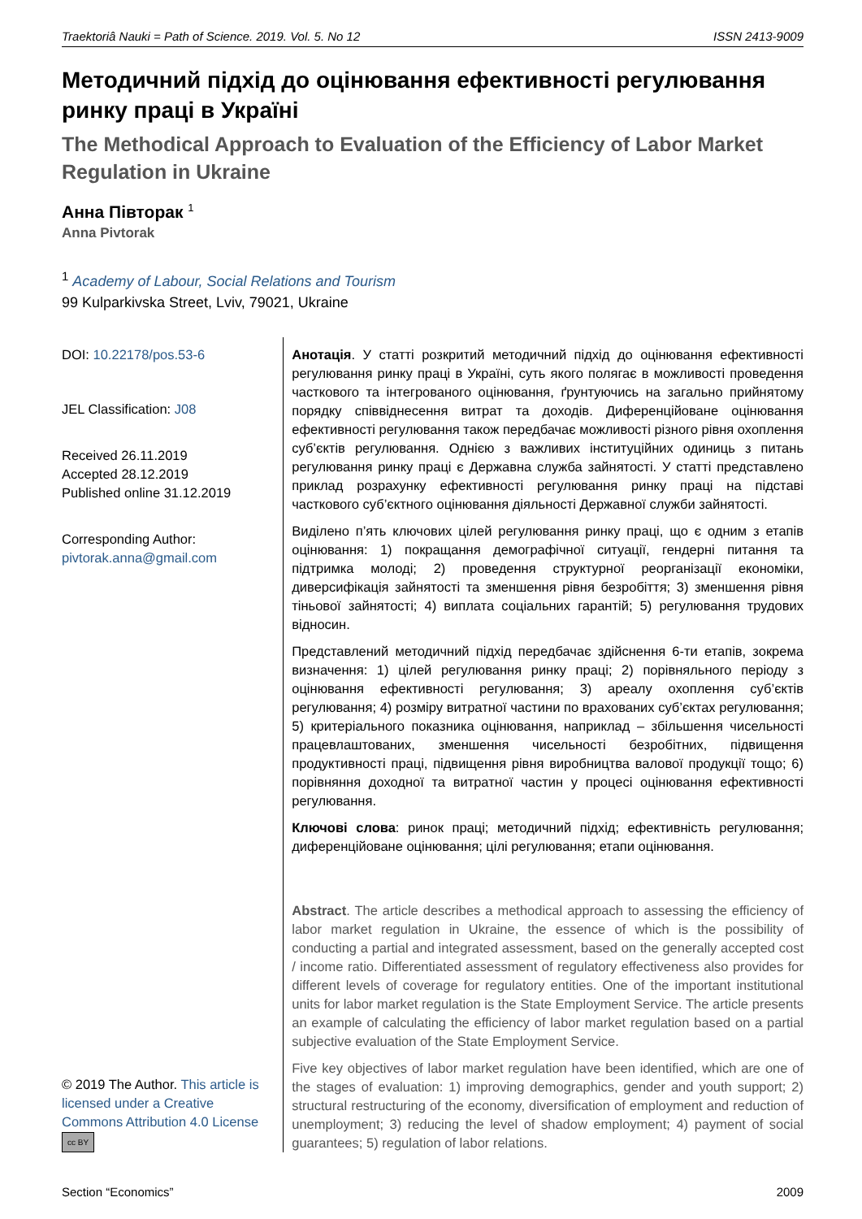Traektoriâ Nauki = Path of Science. 2019. Vol. 5. No 12 ISSN 2413-9009
Методичний підхід до оцінювання ефективності регулювання ринку праці в Україні
The Methodical Approach to Evaluation of the Efficiency of Labor Market Regulation in Ukraine
Анна Півторак <sup>1</sup>
Anna Pivtorak
<sup>1</sup> Academy of Labour, Social Relations and Tourism
99 Kulparkivska Street, Lviv, 79021, Ukraine
DOI: 10.22178/pos.53-6
JEL Classification: J08
Received 26.11.2019
Accepted 28.12.2019
Published online 31.12.2019
Corresponding Author:
pivtorak.anna@gmail.com
© 2019 The Author. This article is licensed under a Creative Commons Attribution 4.0 License cc BY
Анотація. У статті розкритий методичний підхід до оцінювання ефективності регулювання ринку праці в Україні, суть якого полягає в можливості проведення часткового та інтегрованого оцінювання, ґрунтуючись на загально прийнятому порядку співвіднесення витрат та доходів. Диференційоване оцінювання ефективності регулювання також передбачає можливості різного рівня охоплення суб’єктів регулювання. Однією з важливих інституційних одиниць з питань регулювання ринку праці є Державна служба зайнятості. У статті представлено приклад розрахунку ефективності регулювання ринку праці на підставі часткового суб’єктного оцінювання діяльності Державної служби зайнятості.
Виділено п’ять ключових цілей регулювання ринку праці, що є одним з етапів оцінювання: 1) покращання демографічної ситуації, гендерні питання та підтримка молоді; 2) проведення структурної реорганізації економіки, диверсифікація зайнятості та зменшення рівня безробіття; 3) зменшення рівня тіньової зайнятості; 4) виплата соціальних гарантій; 5) регулювання трудових відносин.
Представлений методичний підхід передбачає здійснення 6-ти етапів, зокрема визначення: 1) цілей регулювання ринку праці; 2) порівняльного періоду з оцінювання ефективності регулювання; 3) ареалу охоплення суб’єктів регулювання; 4) розміру витратної частини по врахованих суб’єктах регулювання; 5) критеріального показника оцінювання, наприклад – збільшення чисельності працевлаштованих, зменшення чисельності безробітних, підвищення продуктивності праці, підвищення рівня виробництва валової продукції тощо; 6) порівняння доходної та витратної частин у процесі оцінювання ефективності регулювання.
Ключові слова: ринок праці; методичний підхід; ефективність регулювання; диференційоване оцінювання; цілі регулювання; етапи оцінювання.
Abstract. The article describes a methodical approach to assessing the efficiency of labor market regulation in Ukraine, the essence of which is the possibility of conducting a partial and integrated assessment, based on the generally accepted cost / income ratio. Differentiated assessment of regulatory effectiveness also provides for different levels of coverage for regulatory entities. One of the important institutional units for labor market regulation is the State Employment Service. The article presents an example of calculating the efficiency of labor market regulation based on a partial subjective evaluation of the State Employment Service.
Five key objectives of labor market regulation have been identified, which are one of the stages of evaluation: 1) improving demographics, gender and youth support; 2) structural restructuring of the economy, diversification of employment and reduction of unemployment; 3) reducing the level of shadow employment; 4) payment of social guarantees; 5) regulation of labor relations.
Section “Economics” 2009